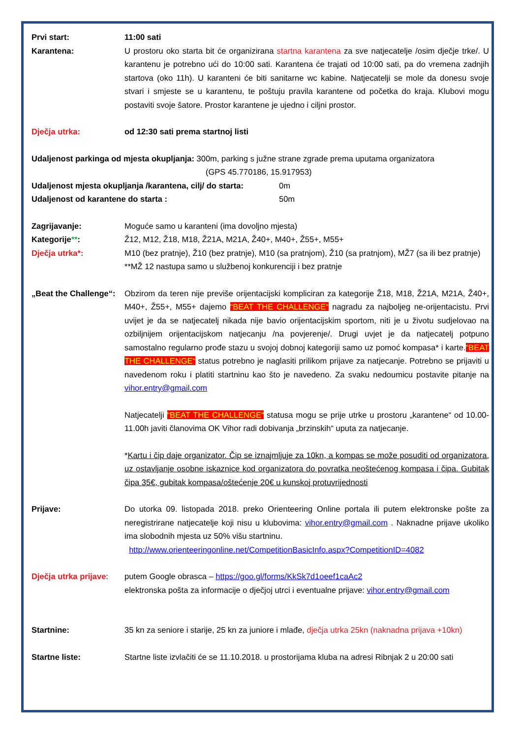Prvi start: 11:00 sati
Karantena: U prostoru oko starta bit će organizirana startna karantena za sve natjecatelje /osim dječje trke/. U karantenu je potrebno ući do 10:00 sati. Karantena će trajati od 10:00 sati, pa do vremena zadnjih startova (oko 11h). U karanteni će biti sanitarne wc kabine. Natjecatelji se mole da donesu svoje stvari i smjeste se u karantenu, te poštuju pravila karantene od početka do kraja. Klubovi mogu postaviti svoje šatore. Prostor karantene je ujedno i ciljni prostor.
Dječja utrka: od 12:30 sati prema startnoj listi
Udaljenost parkinga od mjesta okupljanja: 300m, parking s južne strane zgrade prema uputama organizatora
(GPS 45.770186, 15.917953)
Udaljenost mjesta okupljanja /karantena, cilj/ do starta:
0m
Udaljenost od karantene do starta : 50m
Zagrijavanje: Moguće samo u karanteni (ima dovoljno mjesta)
Kategorije**: Ž12, M12, Ž18, M18, Ž21A, M21A, Ž40+, M40+, Ž55+, M55+
Dječja utrka*: M10 (bez pratnje), Ž10 (bez pratnje), M10 (sa pratnjom), Ž10 (sa pratnjom), MŽ7 (sa ili bez pratnje)
**MŽ 12 nastupa samo u službenoj konkurenciji i bez pratnje
„Beat the Challenge“:
Obzirom da teren nije previše orijentacijski kompliciran za kategorije Ž18, M18, Ž21A, M21A, Ž40+, M40+, Ž55+, M55+ dajemo “BEAT THE CHALLENGE“ nagradu za najboljeg ne-orijentacistu. Prvi uvijet je da se natjecatelj nikada nije bavio orijentacijskim sportom, niti je u životu sudjelovao na ozbiljnijem orijentacijskom natjecanju /na povjerenje/. Drugi uvjet je da natjecatelj potpuno samostalno regularno prođe stazu u svojoj dobnoj kategoriji samo uz pomoć kompasa* i karte.“BEAT THE CHALLENGE“ status potrebno je naglasiti prilikom prijave za natjecanje. Potrebno se prijaviti u navedenom roku i platiti startninu kao što je navedeno. Za svaku nedoumicu postavite pitanje na vihor.entry@gmail.com
Natjecatelji “BEAT THE CHALLENGE“ statusa mogu se prije utrke u prostoru „karantene“ od 10.00-11.00h javiti članovima OK Vihor radi dobivanja „brzinskih“ uputa za natjecanje.
*Kartu i čip daje organizator. Čip se iznajmljuje za 10kn, a kompas se može posuditi od organizatora, uz ostavljanje osobne iskaznice kod organizatora do povratka neoštećenog kompasa i čipa. Gubitak čipa 35€, gubitak kompasa/oštećenje 20€ u kunskoj protuvrijednosti
Prijave: Do utorka 09. listopada 2018. preko Orienteering Online portala ili putem elektronske pošte za neregistrirane natjecatelje koji nisu u klubovima: vihor.entry@gmail.com . Naknadne prijave ukoliko ima slobodnih mjesta uz 50% višu startninu.
http://www.orienteeringonline.net/CompetitionBasicInfo.aspx?CompetitionID=4082
Dječja utrka prijave:
putem Google obrasca – https://goo.gl/forms/KkSk7d1oeef1caAc2
elektronska pošta za informacije o dječjoj utrci i eventualne prijave: vihor.entry@gmail.com
Startnine: 35 kn za seniore i starije, 25 kn za juniore i mlađe, dječja utrka 25kn (naknadna prijava +10kn)
Startne liste: Startne liste izvlačiti će se 11.10.2018. u prostorijama kluba na adresi Ribnjak 2 u 20:00 sati